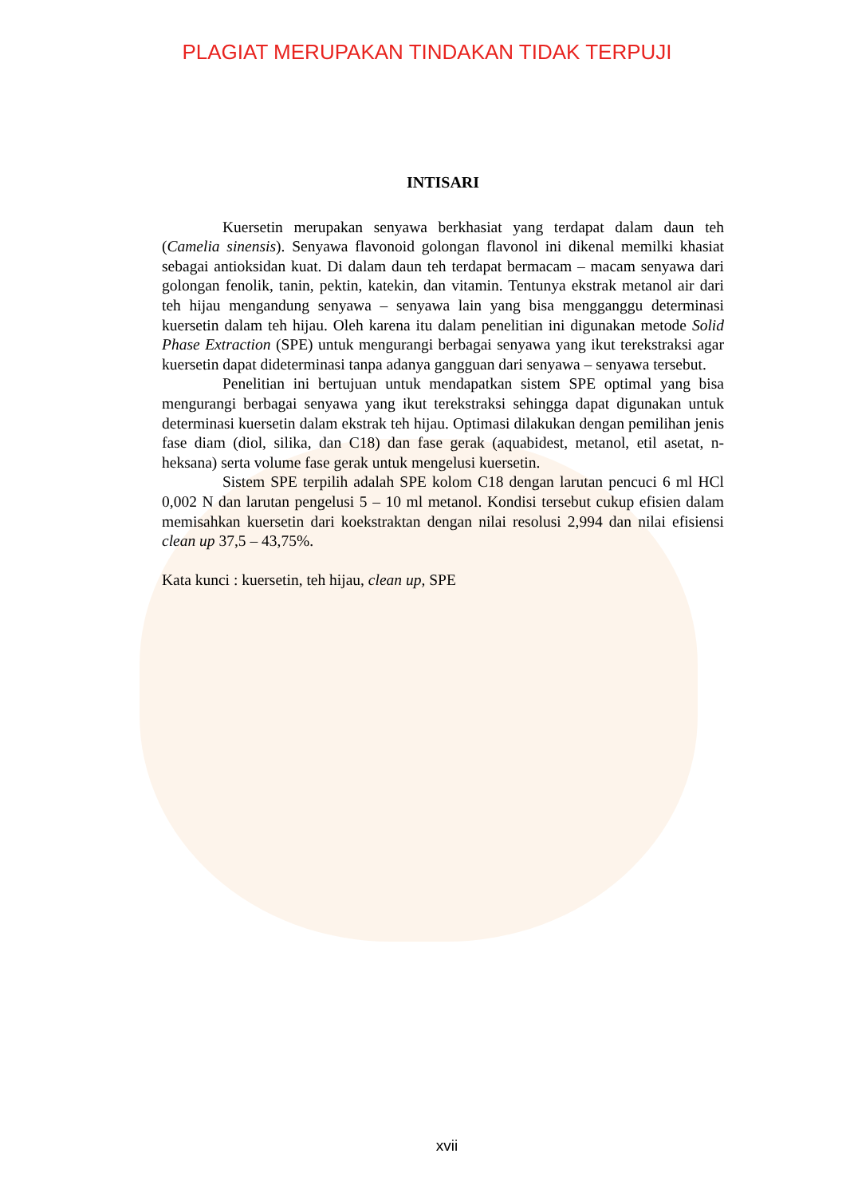PLAGIAT MERUPAKAN TINDAKAN TIDAK TERPUJI
INTISARI
Kuersetin merupakan senyawa berkhasiat yang terdapat dalam daun teh (Camelia sinensis). Senyawa flavonoid golongan flavonol ini dikenal memilki khasiat sebagai antioksidan kuat. Di dalam daun teh terdapat bermacam – macam senyawa dari golongan fenolik, tanin, pektin, katekin, dan vitamin. Tentunya ekstrak metanol air dari teh hijau mengandung senyawa – senyawa lain yang bisa mengganggu determinasi kuersetin dalam teh hijau. Oleh karena itu dalam penelitian ini digunakan metode Solid Phase Extraction (SPE) untuk mengurangi berbagai senyawa yang ikut terekstraksi agar kuersetin dapat dideterminasi tanpa adanya gangguan dari senyawa – senyawa tersebut.
Penelitian ini bertujuan untuk mendapatkan sistem SPE optimal yang bisa mengurangi berbagai senyawa yang ikut terekstraksi sehingga dapat digunakan untuk determinasi kuersetin dalam ekstrak teh hijau. Optimasi dilakukan dengan pemilihan jenis fase diam (diol, silika, dan C18) dan fase gerak (aquabidest, metanol, etil asetat, n-heksana) serta volume fase gerak untuk mengelusi kuersetin.
Sistem SPE terpilih adalah SPE kolom C18 dengan larutan pencuci 6 ml HCl 0,002 N dan larutan pengelusi 5 – 10 ml metanol. Kondisi tersebut cukup efisien dalam memisahkan kuersetin dari koekstraktan dengan nilai resolusi 2,994 dan nilai efisiensi clean up 37,5 – 43,75%.
Kata kunci : kuersetin, teh hijau, clean up, SPE
xvii